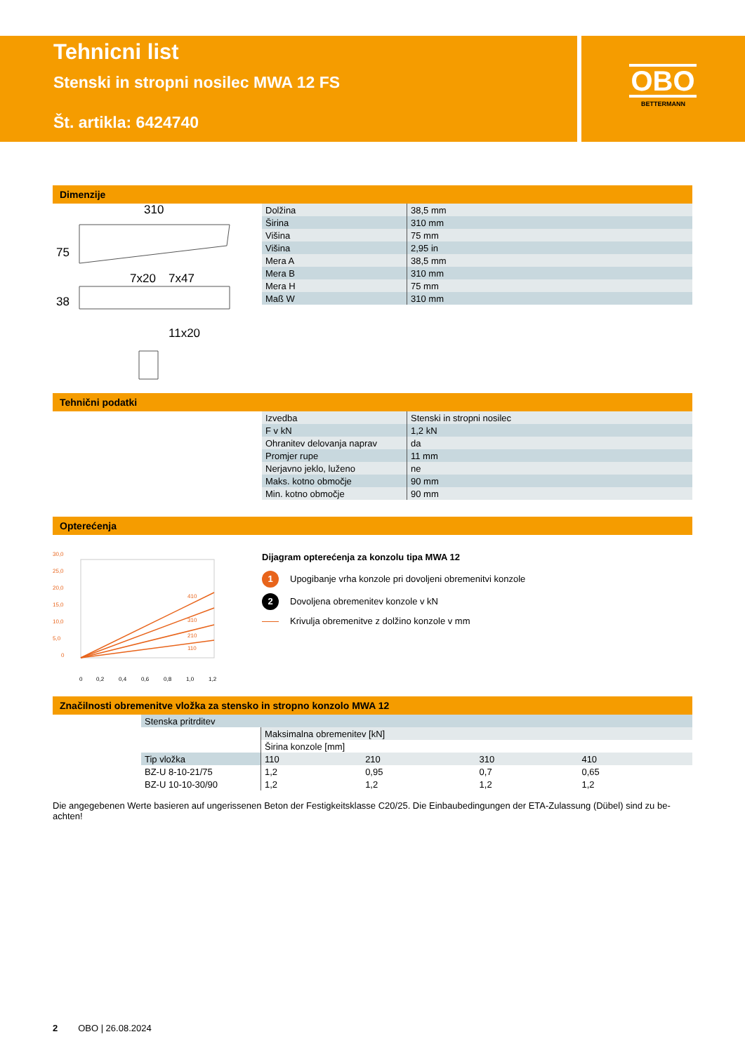OBO
BETTERMANN
Tehnicni list
Stenski in stropni nosilec MWA 12 FS
Št. artikla: 6424740
Dimenzije
310
7x20
7x47
11x20
75
38
| Dolžina | 38,5 mm |
| Širina | 310 mm |
| Višina | 75 mm |
| Višina | 2,95 in |
| Mera A | 38,5 mm |
| Mera B | 310 mm |
| Mera H | 75 mm |
| Maß W | 310 mm |
Tehnični podatki
| Izvedba | Stenski in stropni nosilec |
| F v kN | 1,2 kN |
| Ohranitev delovanja naprav | da |
| Promjer rupe | 11 mm |
| Nerjavno jeklo, luženo | ne |
| Maks. kotno območje | 90 mm |
| Min. kotno območje | 90 mm |
Opterećenja
30,0
25,0
20,0
15,0
10,0
5,0
0
410
310
210
110
0
0,2
0,4
0,6
0,8
1,0
1,2
Dijagram opterećenja za konzolu tipa MWA 12
1 Upogibanje vrha konzole pri dovoljeni obremenitvi konzole
2 Dovoljena obremenitev konzole v kN
Krivulja obremenitve z dolžino konzole v mm
Značilnosti obremenitve vložka za stensko in stropno konzolo MWA 12
| Stenska pritrditev | | | | |
| | Maksimalna obremenitev [kN] | | | |
| | Širina konzole [mm] | | | |
| Tip vložka | 110 | 210 | 310 | 410 |
| BZ-U 8-10-21/75 | 1,2 | 0,95 | 0,7 | 0,65 |
| BZ-U 10-10-30/90 | 1,2 | 1,2 | 1,2 | 1,2 |
Die angegebenen Werte basieren auf ungerissenen Beton der Festigkeitsklasse C20/25. Die Einbaubedingungen der ETA-Zulassung (Dübel) sind zu be-achten!
2 OBO | 26.08.2024